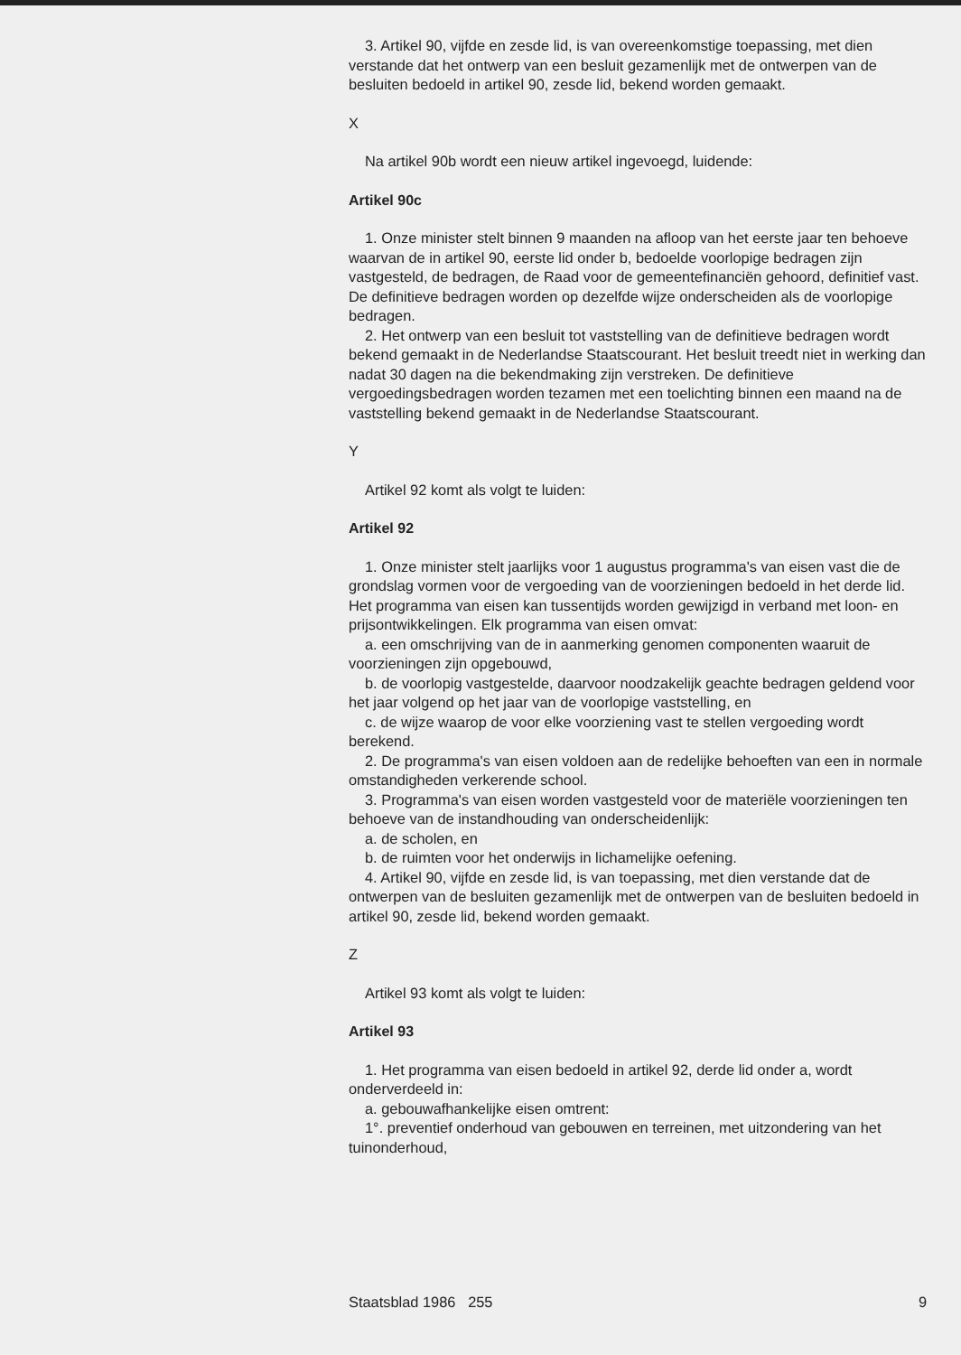3. Artikel 90, vijfde en zesde lid, is van overeenkomstige toepassing, met dien verstande dat het ontwerp van een besluit gezamenlijk met de ontwerpen van de besluiten bedoeld in artikel 90, zesde lid, bekend worden gemaakt.
X
Na artikel 90b wordt een nieuw artikel ingevoegd, luidende:
Artikel 90c
1. Onze minister stelt binnen 9 maanden na afloop van het eerste jaar ten behoeve waarvan de in artikel 90, eerste lid onder b, bedoelde voorlopige bedragen zijn vastgesteld, de bedragen, de Raad voor de gemeentefinanciën gehoord, definitief vast. De definitieve bedragen worden op dezelfde wijze onderscheiden als de voorlopige bedragen.
2. Het ontwerp van een besluit tot vaststelling van de definitieve bedragen wordt bekend gemaakt in de Nederlandse Staatscourant. Het besluit treedt niet in werking dan nadat 30 dagen na die bekendmaking zijn verstreken. De definitieve vergoedingsbedragen worden tezamen met een toelichting binnen een maand na de vaststelling bekend gemaakt in de Nederlandse Staatscourant.
Y
Artikel 92 komt als volgt te luiden:
Artikel 92
1. Onze minister stelt jaarlijks voor 1 augustus programma's van eisen vast die de grondslag vormen voor de vergoeding van de voorzieningen bedoeld in het derde lid. Het programma van eisen kan tussentijds worden gewijzigd in verband met loon- en prijsontwikkelingen. Elk programma van eisen omvat:
a. een omschrijving van de in aanmerking genomen componenten waaruit de voorzieningen zijn opgebouwd,
b. de voorlopig vastgestelde, daarvoor noodzakelijk geachte bedragen geldend voor het jaar volgend op het jaar van de voorlopige vaststelling, en
c. de wijze waarop de voor elke voorziening vast te stellen vergoeding wordt berekend.
2. De programma's van eisen voldoen aan de redelijke behoeften van een in normale omstandigheden verkerende school.
3. Programma's van eisen worden vastgesteld voor de materiële voorzieningen ten behoeve van de instandhouding van onderscheidenlijk:
a. de scholen, en
b. de ruimten voor het onderwijs in lichamelijke oefening.
4. Artikel 90, vijfde en zesde lid, is van toepassing, met dien verstande dat de ontwerpen van de besluiten gezamenlijk met de ontwerpen van de besluiten bedoeld in artikel 90, zesde lid, bekend worden gemaakt.
Z
Artikel 93 komt als volgt te luiden:
Artikel 93
1. Het programma van eisen bedoeld in artikel 92, derde lid onder a, wordt onderverdeeld in:
a. gebouwafhankelijke eisen omtrent:
1°. preventief onderhoud van gebouwen en terreinen, met uitzondering van het tuinonderhoud,
Staatsblad 1986 255 9